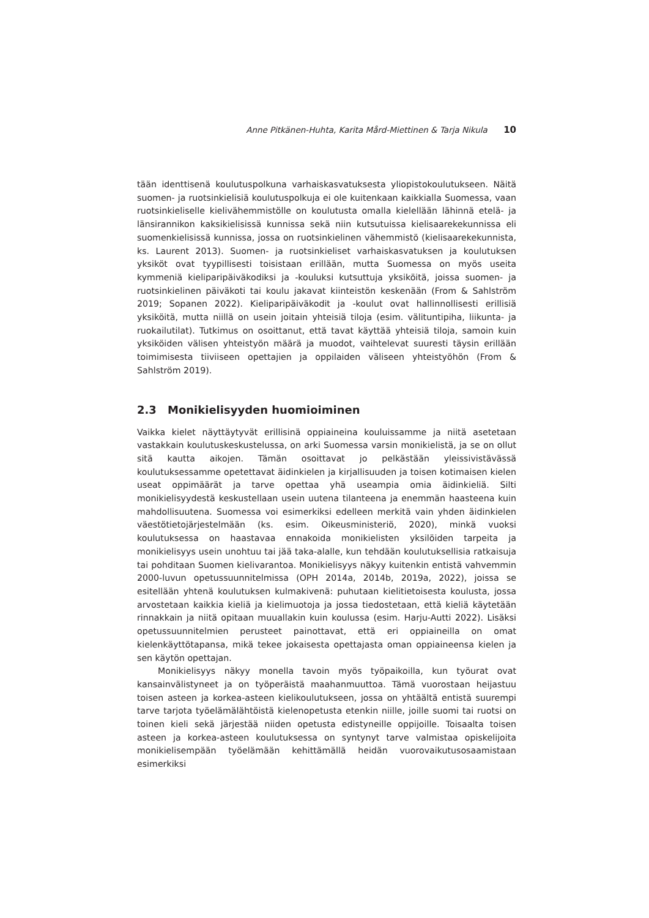Anne Pitkänen-Huhta, Karita Mård-Miettinen & Tarja Nikula 10
tään identtisenä koulutuspolkuna varhaiskasvatuksesta yliopistokoulutukseen. Näitä suomen- ja ruotsinkielisiä koulutuspolkuja ei ole kuitenkaan kaikkialla Suomessa, vaan ruotsinkieliselle kielivähemmistölle on koulutusta omalla kielellään lähinnä etelä- ja länsirannikon kaksikielisissä kunnissa sekä niin kutsutuissa kielisaarekekunnissa eli suomenkielisissä kunnissa, jossa on ruotsinkielinen vähemmistö (kielisaarekekunnista, ks. Laurent 2013). Suomen- ja ruotsinkieliset varhaiskasvatuksen ja koulutuksen yksiköt ovat tyypillisesti toisistaan erillään, mutta Suomessa on myös useita kymmeniä kieliparipäiväkodiksi ja -kouluksi kutsuttuja yksiköitä, joissa suomen- ja ruotsinkielinen päiväkoti tai koulu jakavat kiinteistön keskenään (From & Sahlström 2019; Sopanen 2022). Kieliparipäiväkodit ja -koulut ovat hallinnollisesti erillisiä yksiköitä, mutta niillä on usein joitain yhteisiä tiloja (esim. välituntipiha, liikunta- ja ruokailutilat). Tutkimus on osoittanut, että tavat käyttää yhteisiä tiloja, samoin kuin yksiköiden välisen yhteistyön määrä ja muodot, vaihtelevat suuresti täysin erillään toimimisesta tiiviiseen opettajien ja oppilaiden väliseen yhteistyöhön (From & Sahlström 2019).
2.3 Monikielisyyden huomioiminen
Vaikka kielet näyttäytyvät erillisinä oppiaineina kouluissamme ja niitä asetetaan vastakkain koulutuskeskustelussa, on arki Suomessa varsin monikielistä, ja se on ollut sitä kautta aikojen. Tämän osoittavat jo pelkästään yleissivistävässä koulutuksessamme opetettavat äidinkielen ja kirjallisuuden ja toisen kotimaisen kielen useat oppimäärät ja tarve opettaa yhä useampia omia äidinkieliä. Silti monikielisyydestä keskustellaan usein uutena tilanteena ja enemmän haasteena kuin mahdollisuutena. Suomessa voi esimerkiksi edelleen merkitä vain yhden äidinkielen väestötietojärjestelmään (ks. esim. Oikeusministeriö, 2020), minkä vuoksi koulutuksessa on haastavaa ennakoida monikielisten yksilöiden tarpeita ja monikielisyys usein unohtuu tai jää taka-alalle, kun tehdään koulutuksellisia ratkaisuja tai pohditaan Suomen kielivarantoa. Monikielisyys näkyy kuitenkin entistä vahvemmin 2000-luvun opetussuunnitelmissa (OPH 2014a, 2014b, 2019a, 2022), joissa se esitellään yhtenä koulutuksen kulmakivenä: puhutaan kielitietoisesta koulusta, jossa arvostetaan kaikkia kieliä ja kielimuotoja ja jossa tiedostetaan, että kieliä käytetään rinnakkain ja niitä opitaan muuallakin kuin koulussa (esim. Harju-Autti 2022). Lisäksi opetussuunnitelmien perusteet painottavat, että eri oppiaineilla on omat kielenkäyttötapansa, mikä tekee jokaisesta opettajasta oman oppiaineensa kielen ja sen käytön opettajan.
Monikielisyys näkyy monella tavoin myös työpaikoilla, kun työurat ovat kansainvälistyneet ja on työperäistä maahanmuuttoa. Tämä vuorostaan heijastuu toisen asteen ja korkea-asteen kielikoulutukseen, jossa on yhtäältä entistä suurempi tarve tarjota työelämälähtöistä kielenopetusta etenkin niille, joille suomi tai ruotsi on toinen kieli sekä järjestää niiden opetusta edistyneille oppijoille. Toisaalta toisen asteen ja korkea-asteen koulutuksessa on syntynyt tarve valmistaa opiskelijoita monikielisempään työelämään kehittämällä heidän vuorovaikutusosaamistaan esimerkiksi